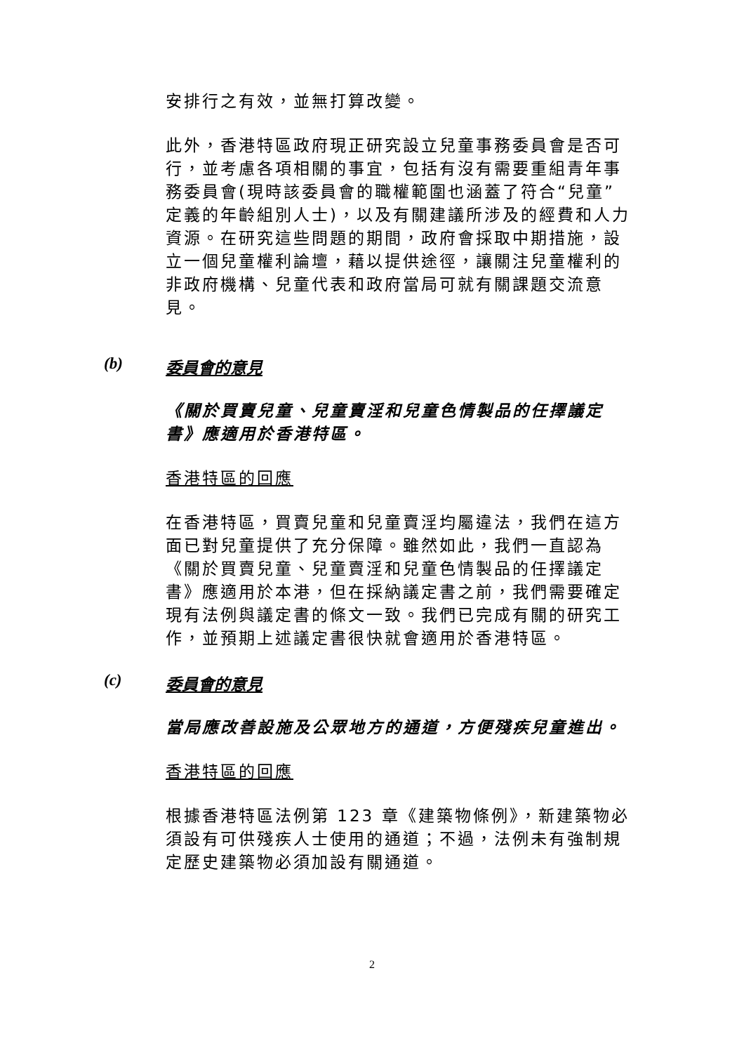安排行之有效，並無打算改變。
此外，香港特區政府現正研究設立兒童事務委員會是否可行，並考慮各項相關的事宜，包括有沒有需要重組青年事務委員會(現時該委員會的職權範圍也涵蓋了符合“兒童”定義的年齡組別人士)，以及有關建議所涉及的經費和人力資源。在研究這些問題的期間，政府會採取中期措施，設立一個兒童權利論壇，藉以提供途徑，讓關注兒童權利的非政府機構、兒童代表和政府當局可就有關課題交流意見。
(b) 委員會的意見
《關於買賣兒童、兒童賣淫和兒童色情製品的任擇議定書》應適用於香港特區。
香港特區的回應
在香港特區，買賣兒童和兒童賣淫均屬違法，我們在這方面已對兒童提供了充分保障。雖然如此，我們一直認為《關於買賣兒童、兒童賣淫和兒童色情製品的任擇議定書》應適用於本港，但在採納議定書之前，我們需要確定現有法例與議定書的條文一致。我們已完成有關的研究工作，並預期上述議定書很快就會適用於香港特區。
(c) 委員會的意見
當局應改善設施及公眾地方的通道，方便殘疾兒童進出。
香港特區的回應
根據香港特區法例第 123 章《建築物條例》，新建築物必須設有可供殘疾人士使用的通道；不過，法例未有強制規定歷史建築物必須加設有關通道。
2